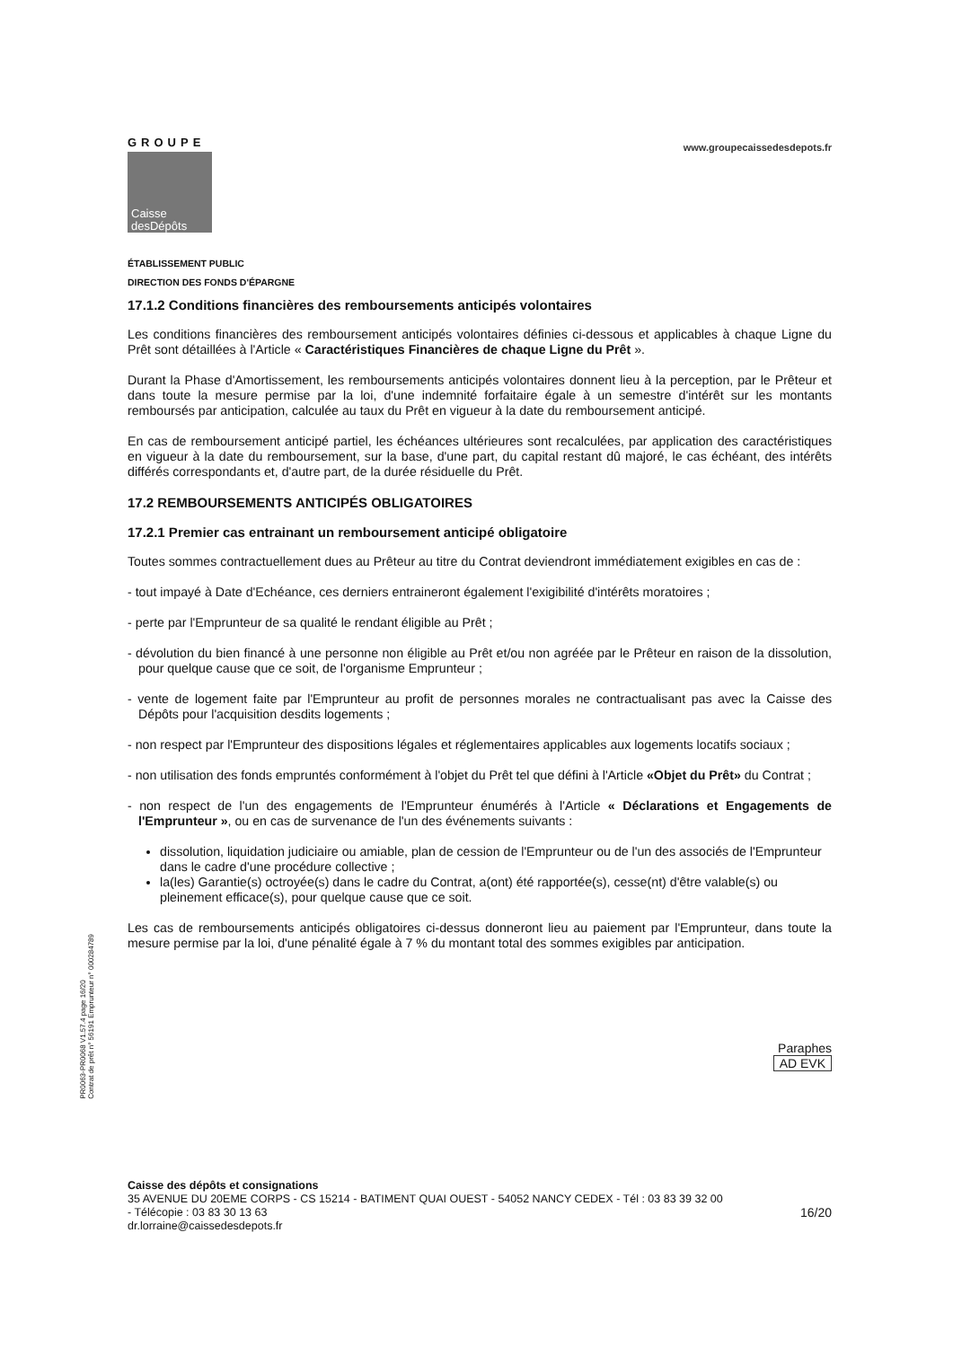GROUPE
Caisse
desDépôts
www.groupecaissedesdepots.fr
ÉTABLISSEMENT PUBLIC
DIRECTION DES FONDS D'ÉPARGNE
17.1.2 Conditions financières des remboursements anticipés volontaires
Les conditions financières des remboursement anticipés volontaires définies ci-dessous et applicables à chaque Ligne du Prêt sont détaillées à l'Article « Caractéristiques Financières de chaque Ligne du Prêt ».
Durant la Phase d'Amortissement, les remboursements anticipés volontaires donnent lieu à la perception, par le Prêteur et dans toute la mesure permise par la loi, d'une indemnité forfaitaire égale à un semestre d'intérêt sur les montants remboursés par anticipation, calculée au taux du Prêt en vigueur à la date du remboursement anticipé.
En cas de remboursement anticipé partiel, les échéances ultérieures sont recalculées, par application des caractéristiques en vigueur à la date du remboursement, sur la base, d'une part, du capital restant dû majoré, le cas échéant, des intérêts différés correspondants et, d'autre part, de la durée résiduelle du Prêt.
17.2 REMBOURSEMENTS ANTICIPÉS OBLIGATOIRES
17.2.1 Premier cas entrainant un remboursement anticipé obligatoire
Toutes sommes contractuellement dues au Prêteur au titre du Contrat deviendront immédiatement exigibles en cas de :
- tout impayé à Date d'Echéance, ces derniers entraineront également l'exigibilité d'intérêts moratoires ;
- perte par l'Emprunteur de sa qualité le rendant éligible au Prêt ;
- dévolution du bien financé à une personne non éligible au Prêt et/ou non agréée par le Prêteur en raison de la dissolution, pour quelque cause que ce soit, de l'organisme Emprunteur ;
- vente de logement faite par l'Emprunteur au profit de personnes morales ne contractualisant pas avec la Caisse des Dépôts pour l'acquisition desdits logements ;
- non respect par l'Emprunteur des dispositions légales et réglementaires applicables aux logements locatifs sociaux ;
- non utilisation des fonds empruntés conformément à l'objet du Prêt tel que défini à l'Article «Objet du Prêt» du Contrat ;
- non respect de l'un des engagements de l'Emprunteur énumérés à l'Article « Déclarations et Engagements de l'Emprunteur », ou en cas de survenance de l'un des événements suivants :
dissolution, liquidation judiciaire ou amiable, plan de cession de l'Emprunteur ou de l'un des associés de l'Emprunteur dans le cadre d'une procédure collective ;
la(les) Garantie(s) octroyée(s) dans le cadre du Contrat, a(ont) été rapportée(s), cesse(nt) d'être valable(s) ou pleinement efficace(s), pour quelque cause que ce soit.
Les cas de remboursements anticipés obligatoires ci-dessus donneront lieu au paiement par l'Emprunteur, dans toute la mesure permise par la loi, d'une pénalité égale à 7 % du montant total des sommes exigibles par anticipation.
Paraphes
AD EVK
Caisse des dépôts et consignations
35 AVENUE DU 20EME CORPS - CS 15214 - BATIMENT QUAI OUEST - 54052 NANCY CEDEX - Tél : 03 83 39 32 00
- Télécopie : 03 83 30 13 63 16/20
dr.lorraine@caissedesdepots.fr
PR0063-PR0068 V1.57.4 page 16/20
Contrat de prêt n° 56191 Emprunteur n° 000284789